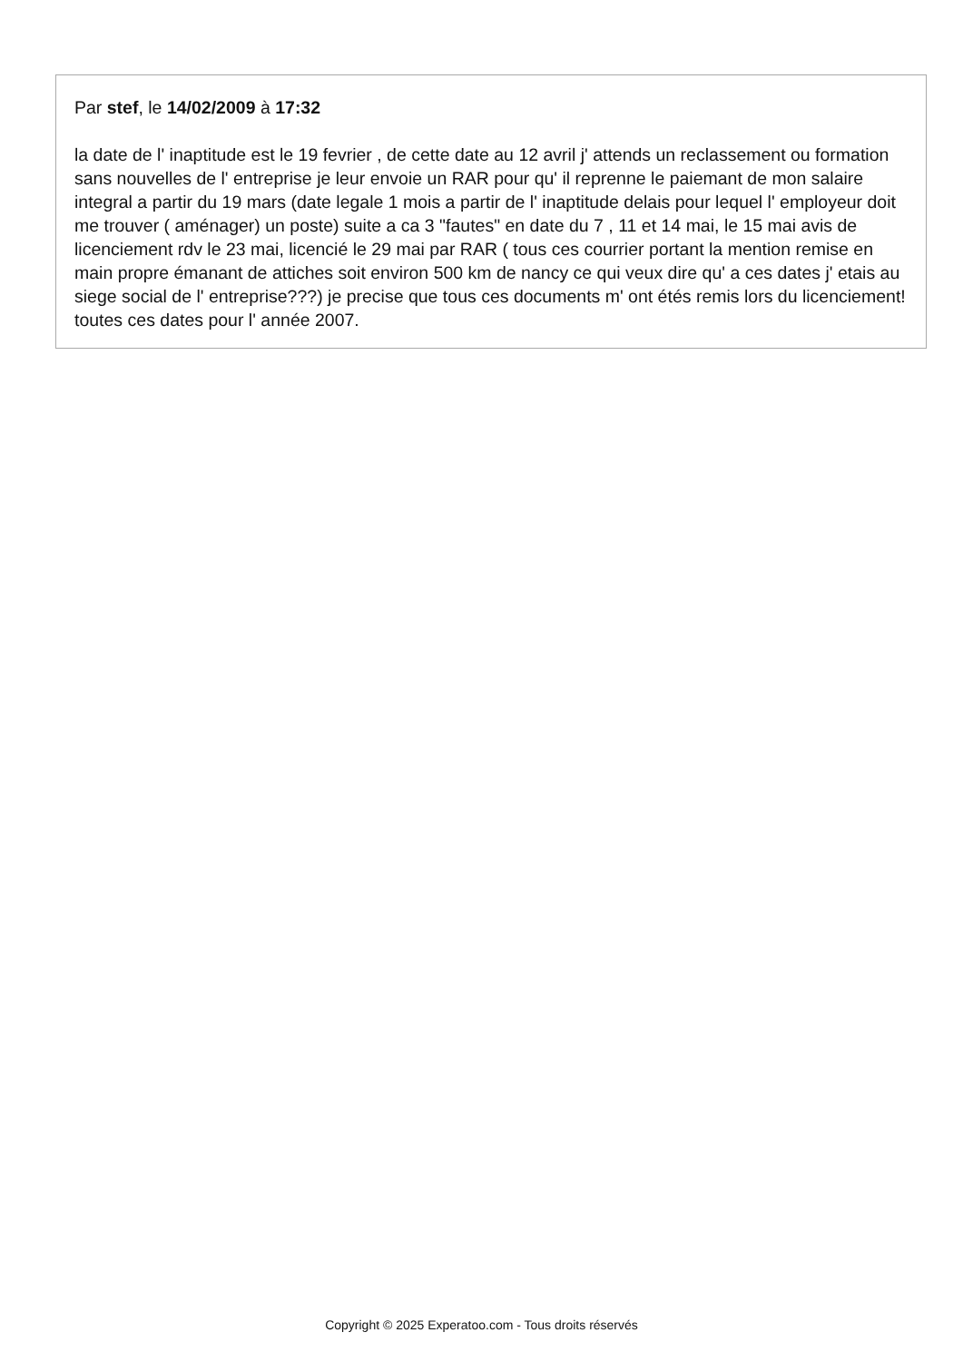Par stef, le 14/02/2009 à 17:32
la date de l' inaptitude est le 19 fevrier , de cette date au 12 avril j' attends un reclassement ou formation sans nouvelles de l' entreprise je leur envoie un RAR pour qu' il reprenne le paiemant de mon salaire integral a partir du 19 mars (date legale 1 mois a partir de l' inaptitude delais pour lequel l' employeur doit me trouver ( aménager) un poste) suite a ca 3 "fautes" en date du 7 , 11 et 14 mai, le 15 mai avis de licenciement rdv le 23 mai, licencié le 29 mai par RAR ( tous ces courrier portant la mention remise en main propre émanant de attiches soit environ 500 km de nancy ce qui veux dire qu' a ces dates j' etais au siege social de l' entreprise???) je precise que tous ces documents m' ont étés remis lors du licenciement! toutes ces dates pour l' année 2007.
Copyright © 2025 Experatoo.com - Tous droits réservés